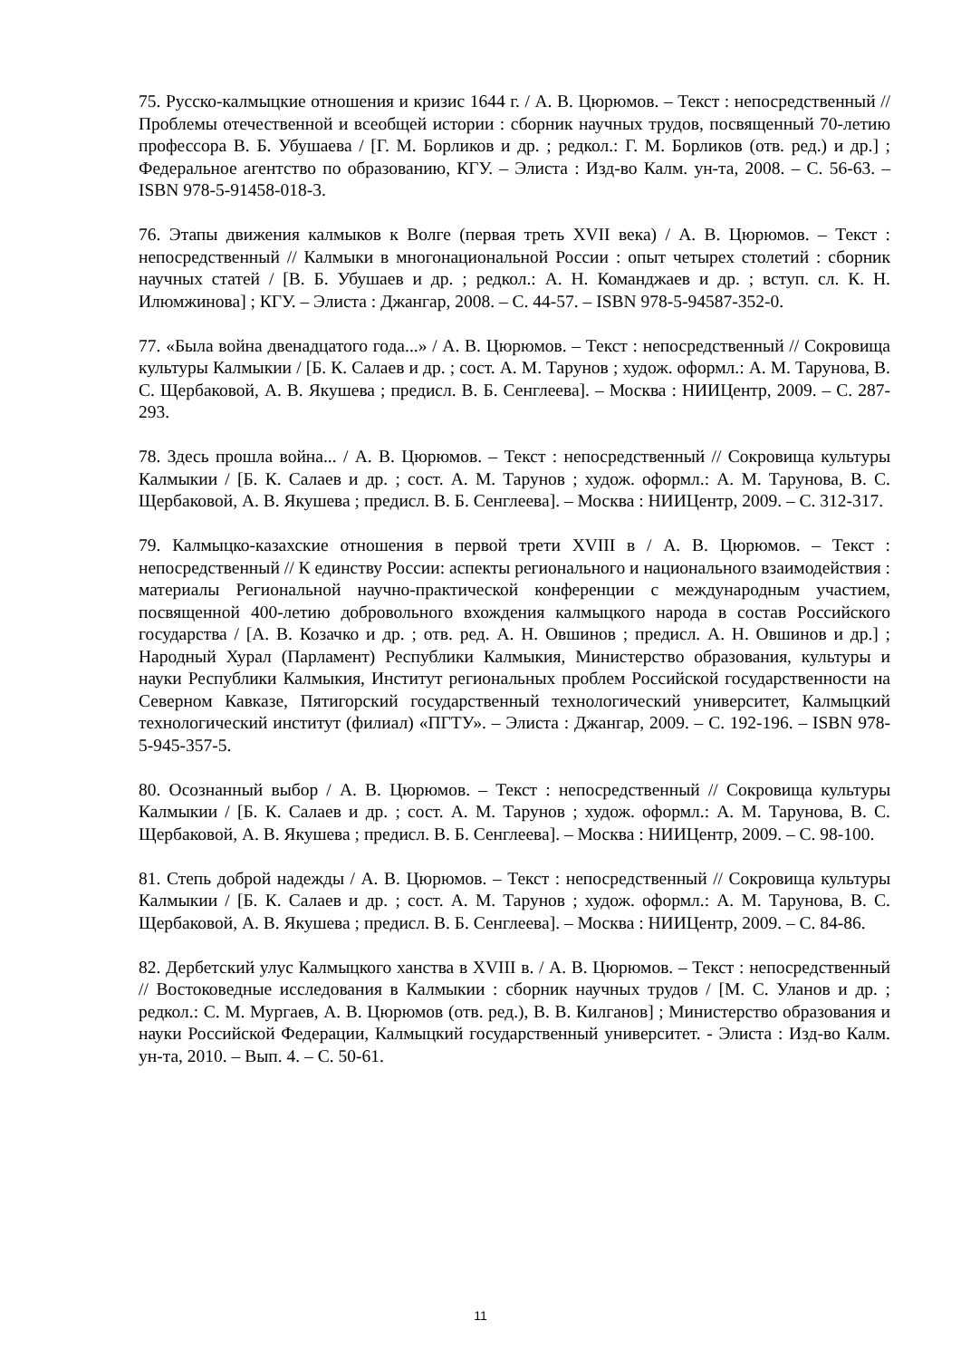75. Русско-калмыцкие отношения и кризис 1644 г. / А. В. Цюрюмов. – Текст : непосредственный // Проблемы отечественной и всеобщей истории : сборник научных трудов, посвященный 70-летию профессора В. Б. Убушаева / [Г. М. Борликов и др. ; редкол.: Г. М. Борликов (отв. ред.) и др.] ; Федеральное агентство по образованию, КГУ. – Элиста : Изд-во Калм. ун-та, 2008. – С. 56-63. – ISBN 978-5-91458-018-3.
76. Этапы движения калмыков к Волге (первая треть XVII века) / А. В. Цюрюмов. – Текст : непосредственный // Калмыки в многонациональной России : опыт четырех столетий : сборник научных статей / [В. Б. Убушаев и др. ; редкол.: А. Н. Команджаев и др. ; вступ. сл. К. Н. Илюмжинова] ; КГУ. – Элиста : Джангар, 2008. – С. 44-57. – ISBN 978-5-94587-352-0.
77. «Была война двенадцатого года...» / А. В. Цюрюмов. – Текст : непосредственный // Сокровища культуры Калмыкии / [Б. К. Салаев и др. ; сост. А. М. Тарунов ; худож. оформл.: А. М. Тарунова, В. С. Щербаковой, А. В. Якушева ; предисл. В. Б. Сенглеева]. – Москва : НИИЦентр, 2009. – С. 287-293.
78. Здесь прошла война... / А. В. Цюрюмов. – Текст : непосредственный // Сокровища культуры Калмыкии / [Б. К. Салаев и др. ; сост. А. М. Тарунов ; худож. оформл.: А. М. Тарунова, В. С. Щербаковой, А. В. Якушева ; предисл. В. Б. Сенглеева]. – Москва : НИИЦентр, 2009. – С. 312-317.
79. Калмыцко-казахские отношения в первой трети XVIII в / А. В. Цюрюмов. – Текст : непосредственный // К единству России: аспекты регионального и национального взаимодействия : материалы Региональной научно-практической конференции с международным участием, посвященной 400-летию добровольного вхождения калмыцкого народа в состав Российского государства / [А. В. Козачко и др. ; отв. ред. А. Н. Овшинов ; предисл. А. Н. Овшинов и др.] ; Народный Хурал (Парламент) Республики Калмыкия, Министерство образования, культуры и науки Республики Калмыкия, Институт региональных проблем Российской государственности на Северном Кавказе, Пятигорский государственный технологический университет, Калмыцкий технологический институт (филиал) «ПГТУ». – Элиста : Джангар, 2009. – С. 192-196. – ISBN 978-5-945-357-5.
80. Осознанный выбор / А. В. Цюрюмов. – Текст : непосредственный // Сокровища культуры Калмыкии / [Б. К. Салаев и др. ; сост. А. М. Тарунов ; худож. оформл.: А. М. Тарунова, В. С. Щербаковой, А. В. Якушева ; предисл. В. Б. Сенглеева]. – Москва : НИИЦентр, 2009. – С. 98-100.
81. Степь доброй надежды / А. В. Цюрюмов. – Текст : непосредственный // Сокровища культуры Калмыкии / [Б. К. Салаев и др. ; сост. А. М. Тарунов ; худож. оформл.: А. М. Тарунова, В. С. Щербаковой, А. В. Якушева ; предисл. В. Б. Сенглеева]. – Москва : НИИЦентр, 2009. – С. 84-86.
82. Дербетский улус Калмыцкого ханства в XVIII в. / А. В. Цюрюмов. – Текст : непосредственный // Востоковедные исследования в Калмыкии : сборник научных трудов / [М. С. Уланов и др. ; редкол.: С. М. Мургаев, А. В. Цюрюмов (отв. ред.), В. В. Килганов] ; Министерство образования и науки Российской Федерации, Калмыцкий государственный университет. - Элиста : Изд-во Калм. ун-та, 2010. – Вып. 4. – С. 50-61.
11